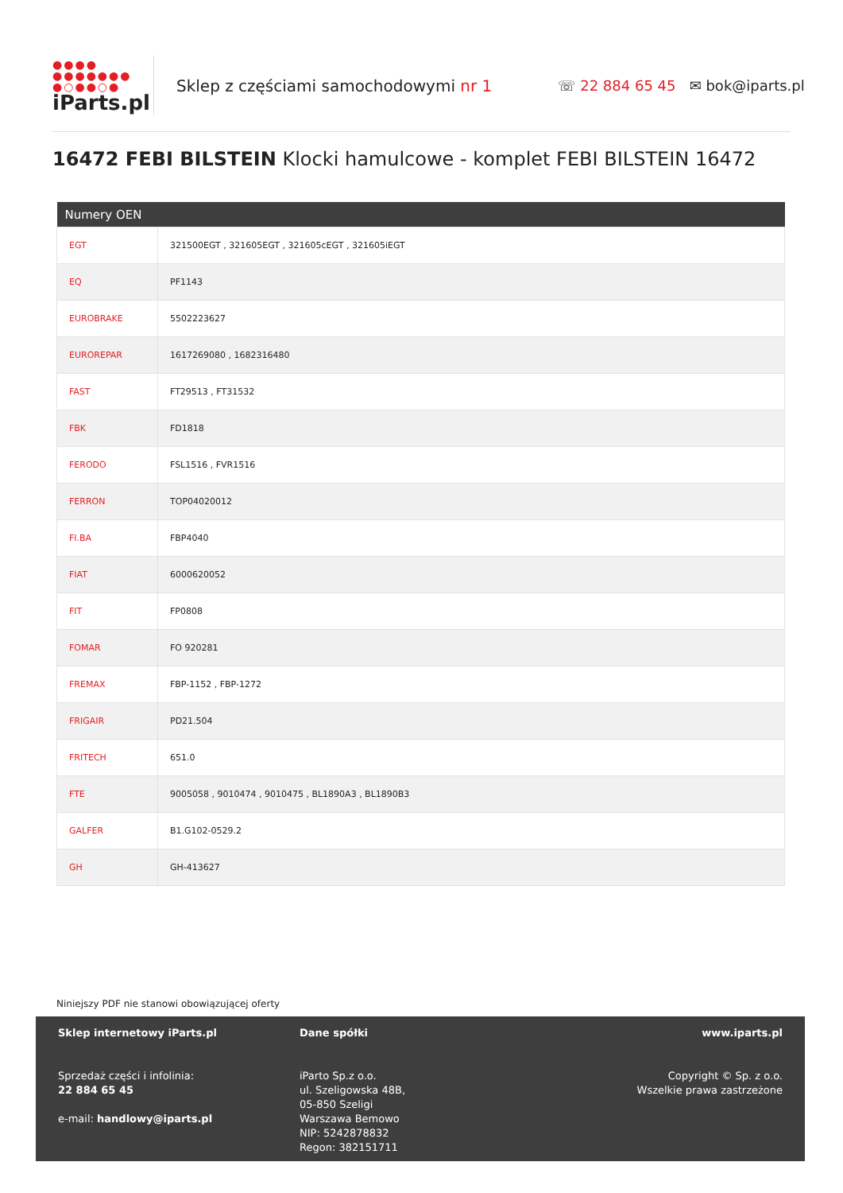●●●●
●●●●●●●
●○●●○●
iParts.pl
Sklep z częściami samochodowymi nr 1
☏ 22 884 65 45 ✉ bok@iparts.pl
16472 FEBI BILSTEIN Klocki hamulcowe - komplet FEBI BILSTEIN 16472
| Numery OEN | |
| --- | --- |
| EGT | 321500EGT , 321605EGT , 321605cEGT , 321605iEGT |
| EQ | PF1143 |
| EUROBRAKE | 5502223627 |
| EUROREPAR | 1617269080 , 1682316480 |
| FAST | FT29513 , FT31532 |
| FBK | FD1818 |
| FERODO | FSL1516 , FVR1516 |
| FERRON | TOP04020012 |
| FI.BA | FBP4040 |
| FIAT | 6000620052 |
| FIT | FP0808 |
| FOMAR | FO 920281 |
| FREMAX | FBP-1152 , FBP-1272 |
| FRIGAIR | PD21.504 |
| FRITECH | 651.0 |
| FTE | 9005058 , 9010474 , 9010475 , BL1890A3 , BL1890B3 |
| GALFER | B1.G102-0529.2 |
| GH | GH-413627 |
Niniejszy PDF nie stanowi obowiązującej oferty
Sklep internetowy iParts.pl
Sprzedaż części i infolinia:
22 884 65 45
e-mail: handlowy@iparts.pl
Dane spółki
iParto Sp.z o.o.
ul. Szeligowska 48B,
05-850 Szeligi
Warszawa Bemowo
NIP: 5242878832
Regon: 382151711
www.iparts.pl
Copyright © Sp. z o.o.
Wszelkie prawa zastrzeżone